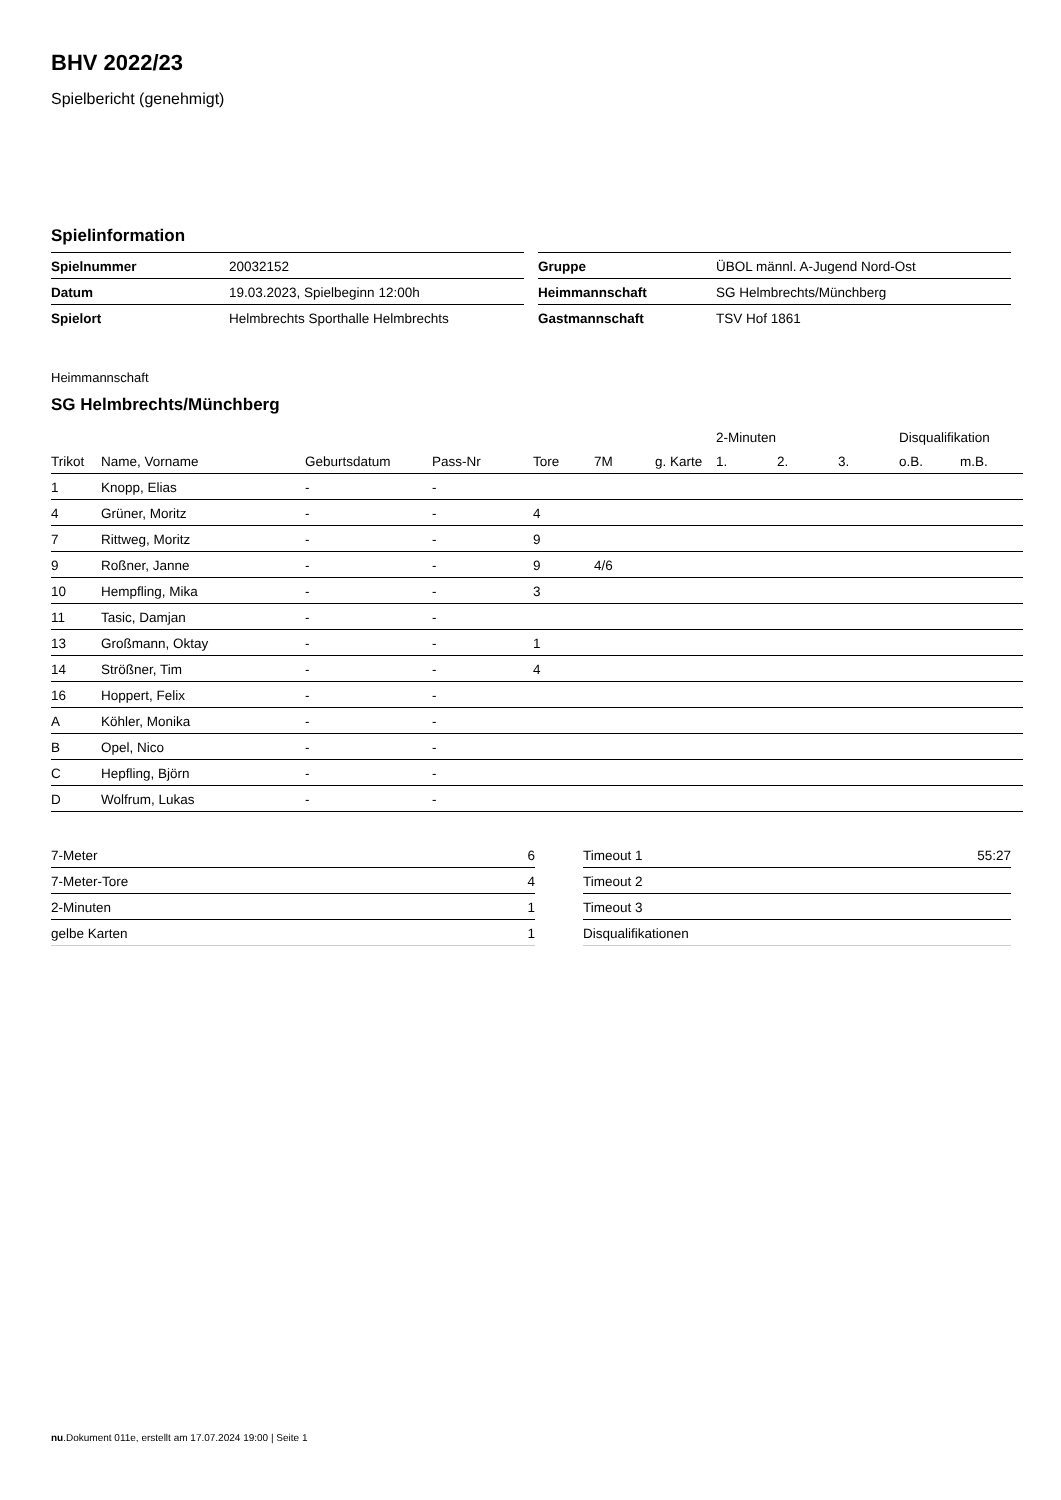BHV 2022/23
Spielbericht (genehmigt)
Spielinformation
| Spielnummer | 20032152 |
| Datum | 19.03.2023, Spielbeginn 12:00h |
| Spielort | Helmbrechts Sporthalle Helmbrechts |
| Gruppe | ÜBOL männl. A-Jugend Nord-Ost |
| Heimmannschaft | SG Helmbrechts/Münchberg |
| Gastmannschaft | TSV Hof 1861 |
Heimmannschaft
SG Helmbrechts/Münchberg
| | | | | | | | 2-Minuten | | | Disqualifikation | |
| --- | --- | --- | --- | --- | --- | --- | --- | --- | --- | --- | --- |
| Trikot | Name, Vorname | Geburtsdatum | Pass-Nr | Tore | 7M | g. Karte | 1. | 2. | 3. | o.B. | m.B. |
| 1 | Knopp, Elias | - | - | | | | | | | | |
| 4 | Grüner, Moritz | - | - | 4 | | | | | | | |
| 7 | Rittweg, Moritz | - | - | 9 | | | | | | | |
| 9 | Roßner, Janne | - | - | 9 | 4/6 | | | | | | |
| 10 | Hempfling, Mika | - | - | 3 | | | | | | | |
| 11 | Tasic, Damjan | - | - | | | | | | | | |
| 13 | Großmann, Oktay | - | - | 1 | | | | | | | |
| 14 | Strößner, Tim | - | - | 4 | | | | | | | |
| 16 | Hoppert, Felix | - | - | | | | | | | | |
| A | Köhler, Monika | - | - | | | | | | | | |
| B | Opel, Nico | - | - | | | | | | | | |
| C | Hepfling, Björn | - | - | | | | | | | | |
| D | Wolfrum, Lukas | - | - | | | | | | | | |
| 7-Meter | 6 |
| 7-Meter-Tore | 4 |
| 2-Minuten | 1 |
| gelbe Karten | 1 |
| Timeout 1 | 55:27 |
| Timeout 2 | |
| Timeout 3 | |
| Disqualifikationen | |
nu.Dokument 011e, erstellt am 17.07.2024 19:00 | Seite 1